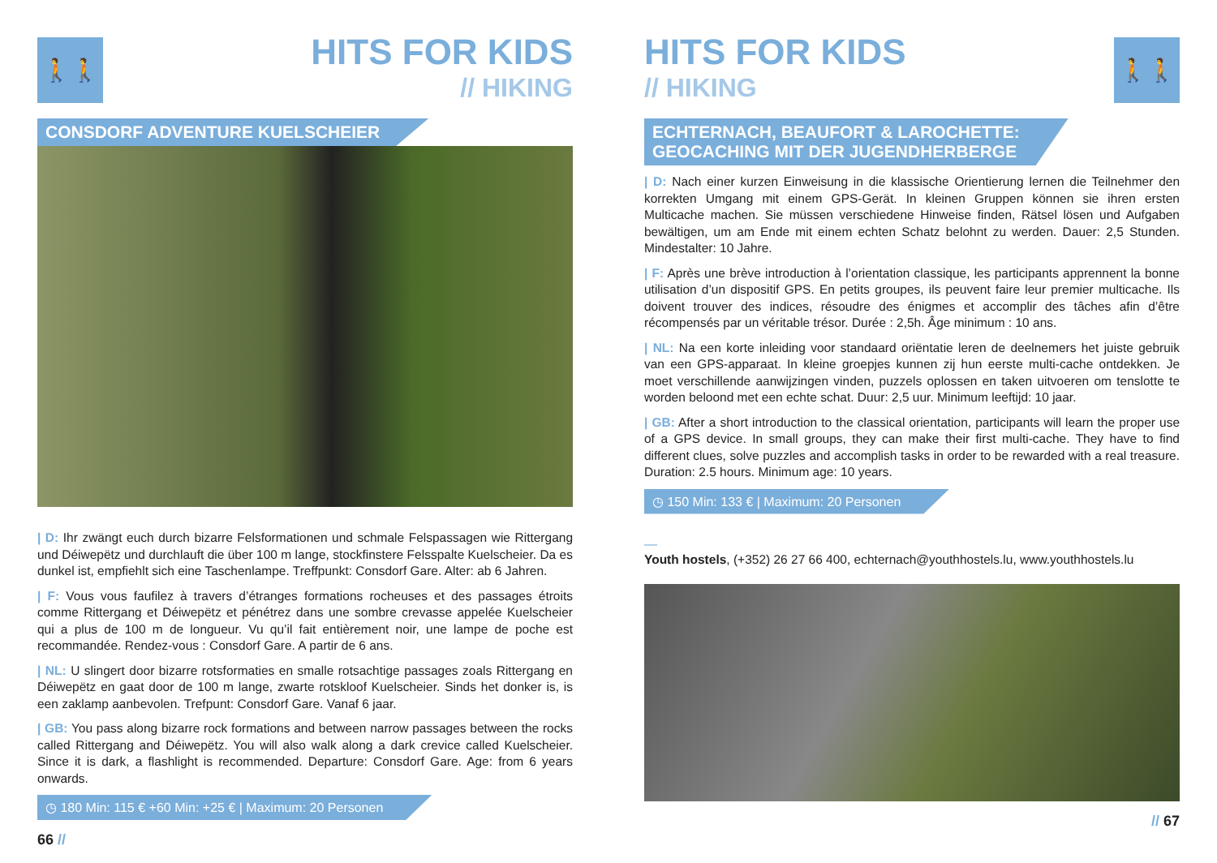🚶🚶
HITS FOR KIDS
// HIKING
CONSDORF ADVENTURE KUELSCHEIER
| D: Ihr zwängt euch durch bizarre Felsformationen und schmale Felspassagen wie Rittergang und Déiwepëtz und durchlauft die über 100 m lange, stockfinstere Felsspalte Kuelscheier. Da es dunkel ist, empfiehlt sich eine Taschenlampe. Treffpunkt: Consdorf Gare. Alter: ab 6 Jahren.
| F: Vous vous faufilez à travers d’étranges formations rocheuses et des passages étroits comme Rittergang et Déiwepëtz et pénétrez dans une sombre crevasse appelée Kuelscheier qui a plus de 100 m de longueur. Vu qu’il fait entièrement noir, une lampe de poche est recommandée. Rendez-vous : Consdorf Gare. A partir de 6 ans.
| NL: U slingert door bizarre rotsformaties en smalle rotsachtige passages zoals Rittergang en Déiwepëtz en gaat door de 100 m lange, zwarte rotskloof Kuelscheier. Sinds het donker is, is een zaklamp aanbevolen. Trefpunt: Consdorf Gare. Vanaf 6 jaar.
| GB: You pass along bizarre rock formations and between narrow passages between the rocks called Rittergang and Déiwepëtz. You will also walk along a dark crevice called Kuelscheier. Since it is dark, a flashlight is recommended. Departure: Consdorf Gare. Age: from 6 years onwards.
◷ 180 Min: 115 € +60 Min: +25 € | Maximum: 20 Personen
66 //
🚶🚶
HITS FOR KIDS
// HIKING
ECHTERNACH, BEAUFORT & LAROCHETTE:
GEOCACHING MIT DER JUGENDHERBERGE
| D: Nach einer kurzen Einweisung in die klassische Orientierung lernen die Teilnehmer den korrekten Umgang mit einem GPS-Gerät. In kleinen Gruppen können sie ihren ersten Multicache machen. Sie müssen verschiedene Hinweise finden, Rätsel lösen und Aufgaben bewältigen, um am Ende mit einem echten Schatz belohnt zu werden. Dauer: 2,5 Stunden. Mindestalter: 10 Jahre.
| F: Après une brève introduction à l’orientation classique, les participants apprennent la bonne utilisation d’un dispositif GPS. En petits groupes, ils peuvent faire leur premier multicache. Ils doivent trouver des indices, résoudre des énigmes et accomplir des tâches afin d’être récompensés par un véritable trésor. Durée : 2,5h. Âge minimum : 10 ans.
| NL: Na een korte inleiding voor standaard oriëntatie leren de deelnemers het juiste gebruik van een GPS-apparaat. In kleine groepjes kunnen zij hun eerste multi-cache ontdekken. Je moet verschillende aanwijzingen vinden, puzzels oplossen en taken uitvoeren om tenslotte te worden beloond met een echte schat. Duur: 2,5 uur. Minimum leeftijd: 10 jaar.
| GB: After a short introduction to the classical orientation, participants will learn the proper use of a GPS device. In small groups, they can make their first multi-cache. They have to find different clues, solve puzzles and accomplish tasks in order to be rewarded with a real treasure. Duration: 2.5 hours. Minimum age: 10 years.
◷ 150 Min: 133 € | Maximum: 20 Personen
—
Youth hostels, (+352) 26 27 66 400, echternach@youthhostels.lu, www.youthhostels.lu
// 67